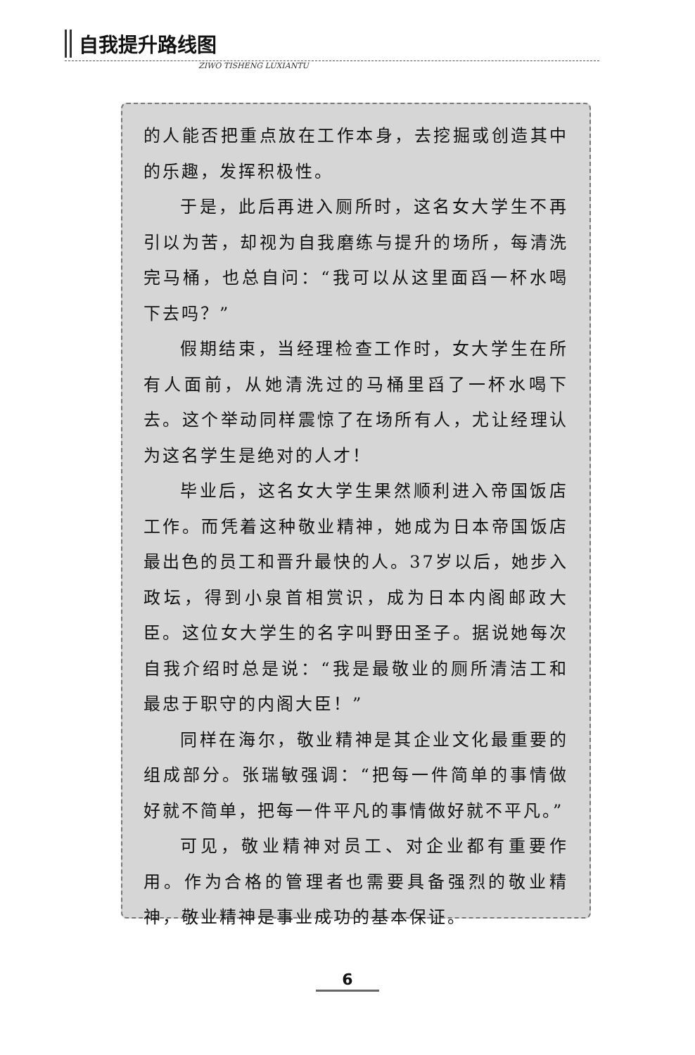自我提升路线图
ZIWO TISHENG LUXIANTU
的人能否把重点放在工作本身，去挖掘或创造其中的乐趣，发挥积极性。
于是，此后再进入厕所时，这名女大学生不再引以为苦，却视为自我磨练与提升的场所，每清洗完马桶，也总自问：“我可以从这里面舀一杯水喝下去吗？”
假期结束，当经理检查工作时，女大学生在所有人面前，从她清洗过的马桶里舀了一杯水喝下去。这个举动同样震惊了在场所有人，尤让经理认为这名学生是绝对的人才！
毕业后，这名女大学生果然顺利进入帝国饭店工作。而凭着这种敬业精神，她成为日本帝国饭店最出色的员工和晋升最快的人。37岁以后，她步入政坛，得到小泉首相赏识，成为日本内阁邮政大臣。这位女大学生的名字叫野田圣子。据说她每次自我介绍时总是说：“我是最敬业的厕所清洁工和最忠于职守的内阁大臣！”
同样在海尔，敬业精神是其企业文化最重要的组成部分。张瑞敏强调：“把每一件简单的事情做好就不简单，把每一件平凡的事情做好就不平凡。”
可见，敬业精神对员工、对企业都有重要作用。作为合格的管理者也需要具备强烈的敬业精神，敬业精神是事业成功的基本保证。
6